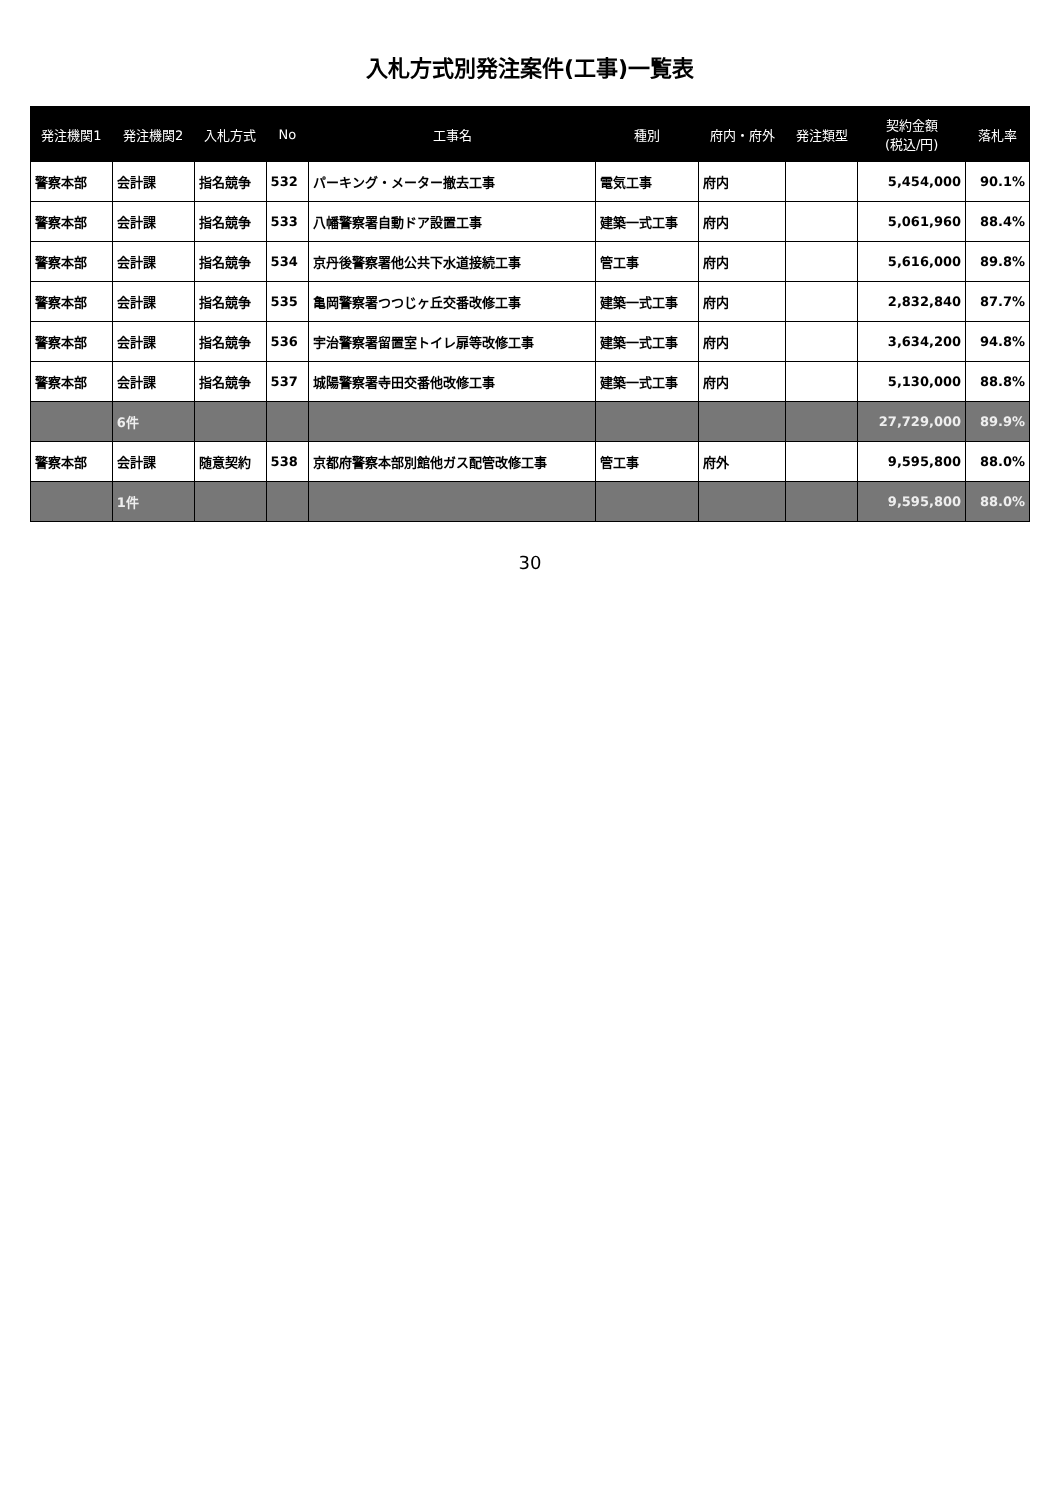入札方式別発注案件(工事)一覧表
| 発注機関1 | 発注機関2 | 入札方式 | No | 工事名 | 種別 | 府内・府外 | 発注類型 | 契約金額 (税込/円) | 落札率 |
| --- | --- | --- | --- | --- | --- | --- | --- | --- | --- |
| 警察本部 | 会計課 | 指名競争 | 532 | パーキング・メーター撤去工事 | 電気工事 | 府内 | | 5,454,000 | 90.1% |
| 警察本部 | 会計課 | 指名競争 | 533 | 八幡警察署自動ドア設置工事 | 建築一式工事 | 府内 | | 5,061,960 | 88.4% |
| 警察本部 | 会計課 | 指名競争 | 534 | 京丹後警察署他公共下水道接続工事 | 管工事 | 府内 | | 5,616,000 | 89.8% |
| 警察本部 | 会計課 | 指名競争 | 535 | 亀岡警察署つつじヶ丘交番改修工事 | 建築一式工事 | 府内 | | 2,832,840 | 87.7% |
| 警察本部 | 会計課 | 指名競争 | 536 | 宇治警察署留置室トイレ扉等改修工事 | 建築一式工事 | 府内 | | 3,634,200 | 94.8% |
| 警察本部 | 会計課 | 指名競争 | 537 | 城陽警察署寺田交番他改修工事 | 建築一式工事 | 府内 | | 5,130,000 | 88.8% |
| | 6件 | | | | | | | 27,729,000 | 89.9% |
| 警察本部 | 会計課 | 随意契約 | 538 | 京都府警察本部別館他ガス配管改修工事 | 管工事 | 府外 | | 9,595,800 | 88.0% |
| | 1件 | | | | | | | 9,595,800 | 88.0% |
30